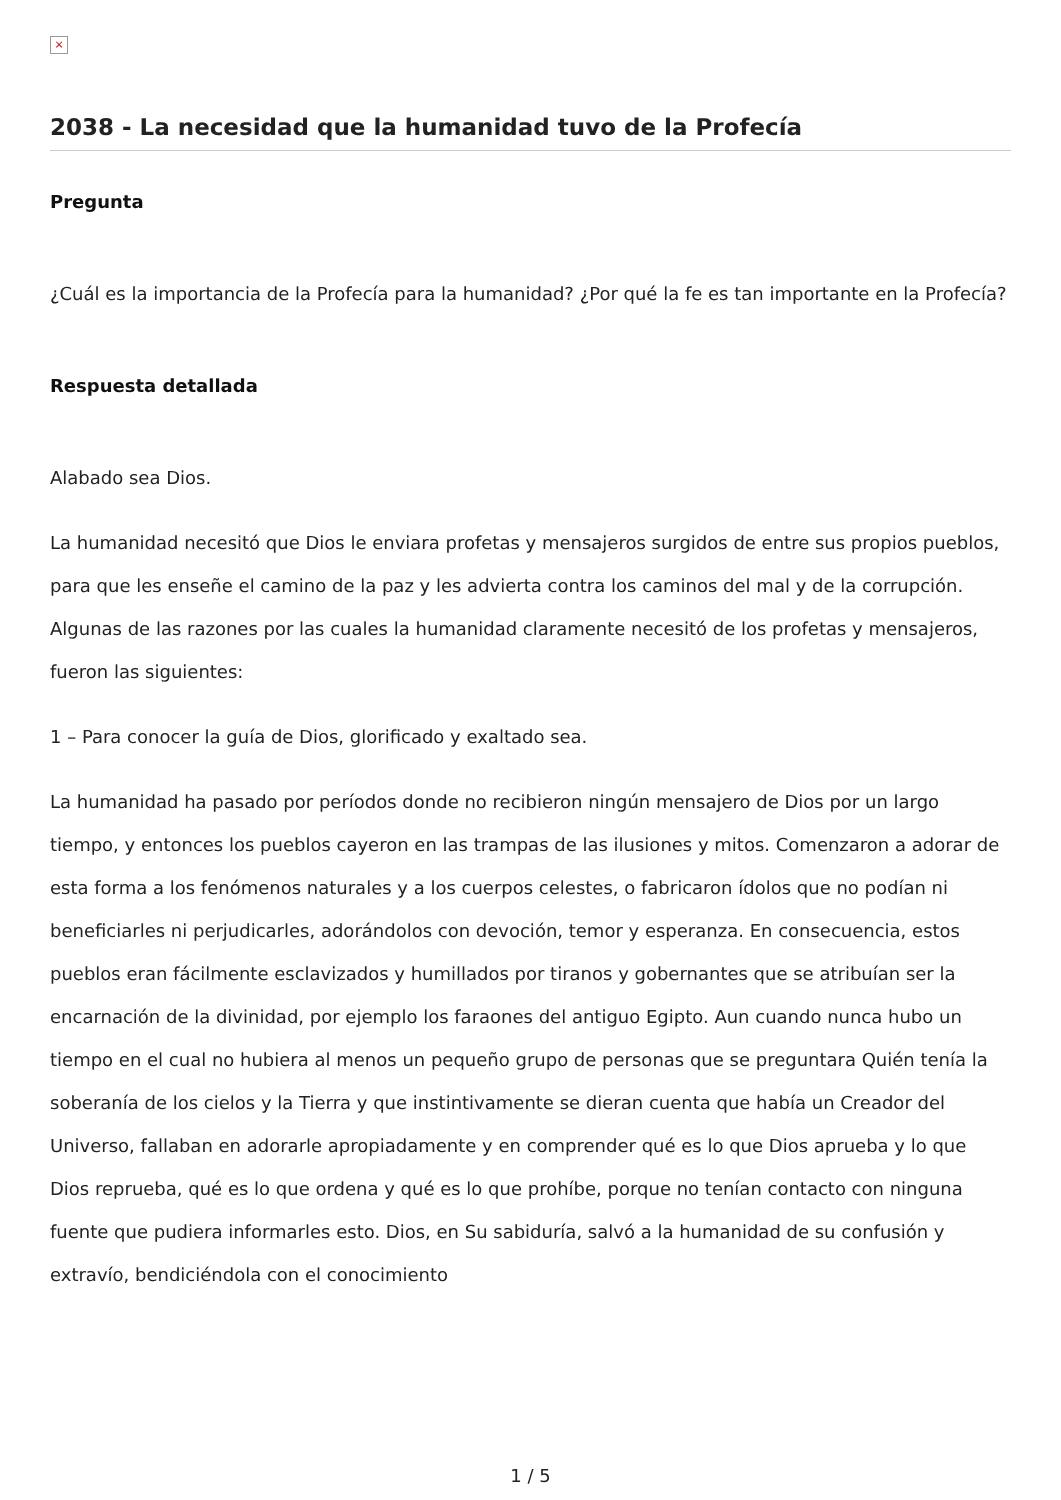×
2038 - La necesidad que la humanidad tuvo de la Profecía
Pregunta
¿Cuál es la importancia de la Profecía para la humanidad? ¿Por qué la fe es tan importante en la Profecía?
Respuesta detallada
Alabado sea Dios.
La humanidad necesitó que Dios le enviara profetas y mensajeros surgidos de entre sus propios pueblos, para que les enseñe el camino de la paz y les advierta contra los caminos del mal y de la corrupción. Algunas de las razones por las cuales la humanidad claramente necesitó de los profetas y mensajeros, fueron las siguientes:
1 – Para conocer la guía de Dios, glorificado y exaltado sea.
La humanidad ha pasado por períodos donde no recibieron ningún mensajero de Dios por un largo tiempo, y entonces los pueblos cayeron en las trampas de las ilusiones y mitos. Comenzaron a adorar de esta forma a los fenómenos naturales y a los cuerpos celestes, o fabricaron ídolos que no podían ni beneficiarles ni perjudicarles, adorándolos con devoción, temor y esperanza. En consecuencia, estos pueblos eran fácilmente esclavizados y humillados por tiranos y gobernantes que se atribuían ser la encarnación de la divinidad, por ejemplo los faraones del antiguo Egipto. Aun cuando nunca hubo un tiempo en el cual no hubiera al menos un pequeño grupo de personas que se preguntara Quién tenía la soberanía de los cielos y la Tierra y que instintivamente se dieran cuenta que había un Creador del Universo, fallaban en adorarle apropiadamente y en comprender qué es lo que Dios aprueba y lo que Dios reprueba, qué es lo que ordena y qué es lo que prohíbe, porque no tenían contacto con ninguna fuente que pudiera informarles esto. Dios, en Su sabiduría, salvó a la humanidad de su confusión y extravío, bendiciéndola con el conocimiento
1 / 5